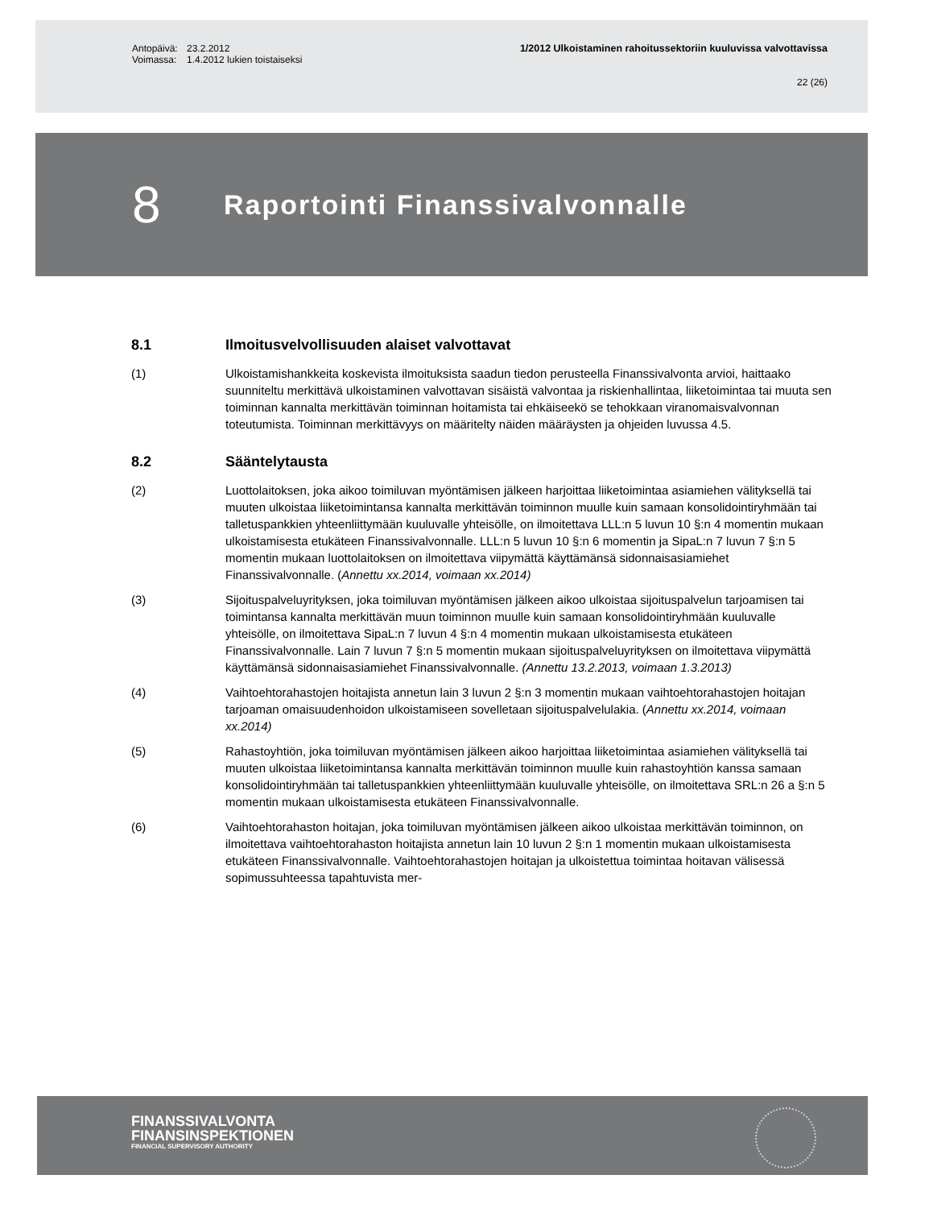Antopäivä: 23.2.2012 1/2012 Ulkoistaminen rahoitussektoriin kuuluvissa valvottavissa
Voimassa: 1.4.2012 lukien toistaiseksi
22 (26)
8 Raportointi Finanssivalvonnalle
8.1 Ilmoitusvelvollisuuden alaiset valvottavat
(1) Ulkoistamishankkeita koskevista ilmoituksista saadun tiedon perusteella Finanssivalvonta arvioi, haittaako suunniteltu merkittävä ulkoistaminen valvottavan sisäistä valvontaa ja riskienhallintaa, liiketoimintaa tai muuta sen toiminnan kannalta merkittävän toiminnan hoitamista tai ehkäiseekö se tehokkaan viranomaisvalvonnan toteutumista. Toiminnan merkittävyys on määritelty näiden määräysten ja ohjeiden luvussa 4.5.
8.2 Sääntelytausta
(2) Luottolaitoksen, joka aikoo toimiluvan myöntämisen jälkeen harjoittaa liiketoimintaa asiamiehen välityksellä tai muuten ulkoistaa liiketoimintansa kannalta merkittävän toiminnon muulle kuin samaan konsolidointiryhmään tai talletuspankkien yhteenliittymään kuuluvalle yhteisölle, on ilmoitettava LLL:n 5 luvun 10 §:n 4 momentin mukaan ulkoistamisesta etukäteen Finanssivalvonnalle. LLL:n 5 luvun 10 §:n 6 momentin ja SipaL:n 7 luvun 7 §:n 5 momentin mukaan luottolaitoksen on ilmoitettava viipymättä käyttämänsä sidonnaisasiamiehet Finanssivalvonnalle. (Annettu xx.2014, voimaan xx.2014)
(3) Sijoituspalveluyrityksen, joka toimiluvan myöntämisen jälkeen aikoo ulkoistaa sijoituspalvelun tarjoamisen tai toimintansa kannalta merkittävän muun toiminnon muulle kuin samaan konsolidointiryhmään kuuluvalle yhteisölle, on ilmoitettava SipaL:n 7 luvun 4 §:n 4 momentin mukaan ulkoistamisesta etukäteen Finanssivalvonnalle. Lain 7 luvun 7 §:n 5 momentin mukaan sijoituspalveluyrityksen on ilmoitettava viipymättä käyttämänsä sidonnaisasiamiehet Finanssivalvonnalle. (Annettu 13.2.2013, voimaan 1.3.2013)
(4) Vaihtoehtorahastojen hoitajista annetun lain 3 luvun 2 §:n 3 momentin mukaan vaihtoehtorahastojen hoitajan tarjoaman omaisuudenhoidon ulkoistamiseen sovelletaan sijoituspalvelulakia. (Annettu xx.2014, voimaan xx.2014)
(5) Rahastoyhtiön, joka toimiluvan myöntämisen jälkeen aikoo harjoittaa liiketoimintaa asiamiehen välityksellä tai muuten ulkoistaa liiketoimintansa kannalta merkittävän toiminnon muulle kuin rahastoyhtiön kanssa samaan konsolidointiryhmään tai talletuspankkien yhteenliittymään kuuluvalle yhteisölle, on ilmoitettava SRL:n 26 a §:n 5 momentin mukaan ulkoistamisesta etukäteen Finanssivalvonnalle.
(6) Vaihtoehtorahaston hoitajan, joka toimiluvan myöntämisen jälkeen aikoo ulkoistaa merkittävän toiminnon, on ilmoitettava vaihtoehtorahaston hoitajista annetun lain 10 luvun 2 §:n 1 momentin mukaan ulkoistamisesta etukäteen Finanssivalvonnalle. Vaihtoehtorahastojen hoitajan ja ulkoistettua toimintaa hoitavan välisessä sopimussuhteessa tapahtuvista mer-
FINANSSIVALVONTA
FINANSINSPEKTIONEN
FINANCIAL SUPERVISORY AUTHORITY